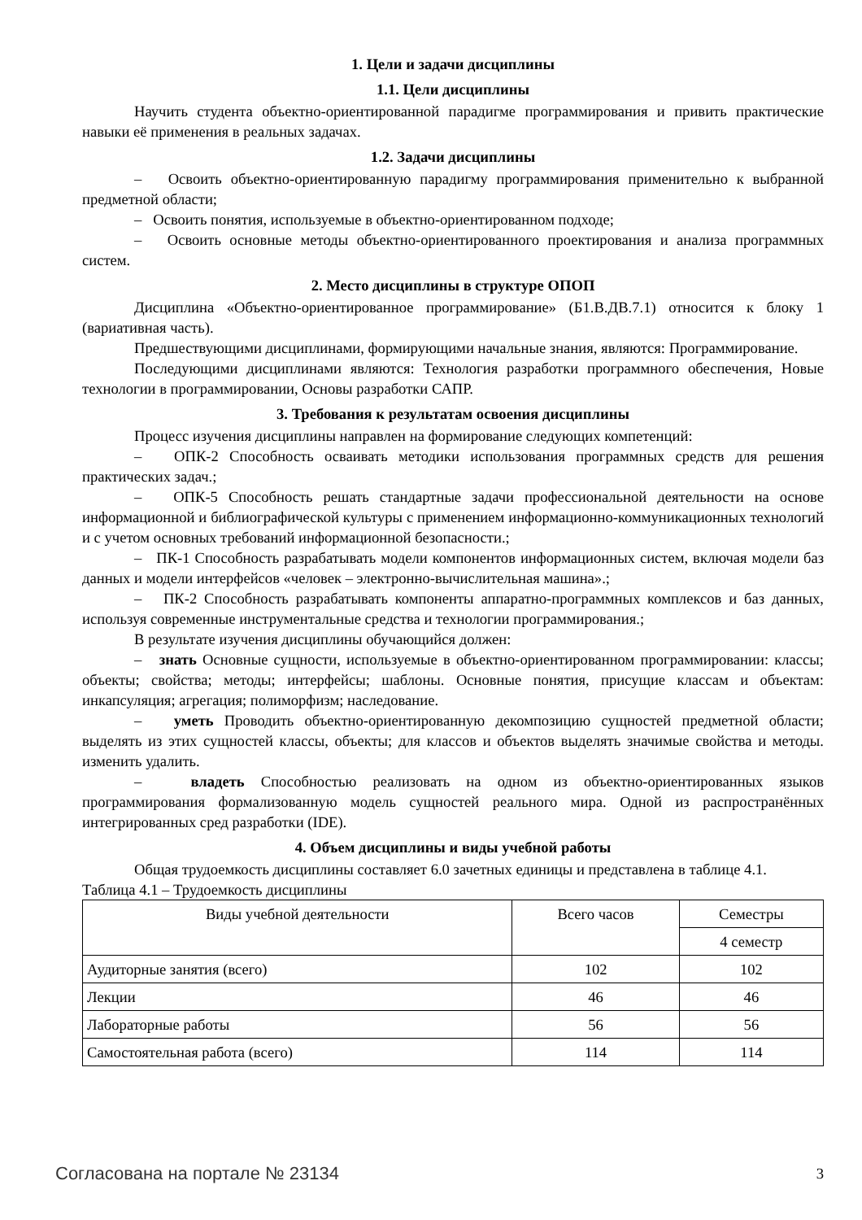1. Цели и задачи дисциплины
1.1. Цели дисциплины
Научить студента объектно-ориентированной парадигме программирования и привить практические навыки её применения в реальных задачах.
1.2. Задачи дисциплины
– Освоить объектно-ориентированную парадигму программирования применительно к выбранной предметной области;
– Освоить понятия, используемые в объектно-ориентированном подходе;
– Освоить основные методы объектно-ориентированного проектирования и анализа программных систем.
2. Место дисциплины в структуре ОПОП
Дисциплина «Объектно-ориентированное программирование» (Б1.В.ДВ.7.1) относится к блоку 1 (вариативная часть).
Предшествующими дисциплинами, формирующими начальные знания, являются: Программирование.
Последующими дисциплинами являются: Технология разработки программного обеспечения, Новые технологии в программировании, Основы разработки САПР.
3. Требования к результатам освоения дисциплины
Процесс изучения дисциплины направлен на формирование следующих компетенций:
– ОПК-2 Способность осваивать методики использования программных средств для решения практических задач.;
– ОПК-5 Способность решать стандартные задачи профессиональной деятельности на основе информационной и библиографической культуры с применением информационно-коммуникационных технологий и с учетом основных требований информационной безопасности.;
– ПК-1 Способность разрабатывать модели компонентов информационных систем, включая модели баз данных и модели интерфейсов «человек – электронно-вычислительная машина».;
– ПК-2 Способность разрабатывать компоненты аппаратно-программных комплексов и баз данных, используя современные инструментальные средства и технологии программирования.;
В результате изучения дисциплины обучающийся должен:
– знать Основные сущности, используемые в объектно-ориентированном программировании: классы; объекты; свойства; методы; интерфейсы; шаблоны. Основные понятия, присущие классам и объектам: инкапсуляция; агрегация; полиморфизм; наследование.
– уметь Проводить объектно-ориентированную декомпозицию сущностей предметной области; выделять из этих сущностей классы, объекты; для классов и объектов выделять значимые свойства и методы. изменить удалить.
– владеть Способностью реализовать на одном из объектно-ориентированных языков программирования формализованную модель сущностей реального мира. Одной из распространённых интегрированных сред разработки (IDE).
4. Объем дисциплины и виды учебной работы
Общая трудоемкость дисциплины составляет 6.0 зачетных единицы и представлена в таблице 4.1.
Таблица 4.1 – Трудоемкость дисциплины
| Виды учебной деятельности | Всего часов | Семестры |
| --- | --- | --- |
| | | 4 семестр |
| Аудиторные занятия (всего) | 102 | 102 |
| Лекции | 46 | 46 |
| Лабораторные работы | 56 | 56 |
| Самостоятельная работа (всего) | 114 | 114 |
Согласована на портале № 23134 3